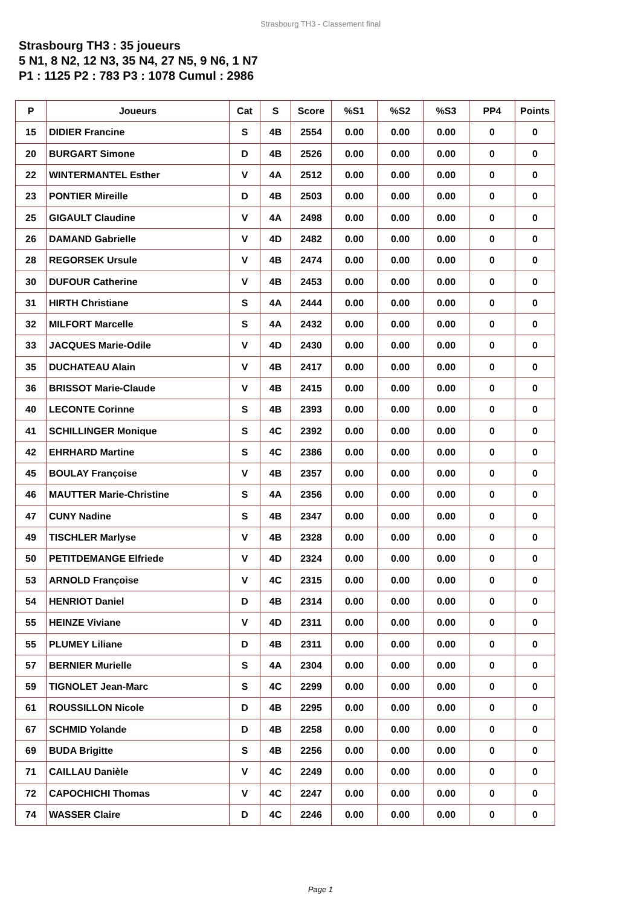Strasbourg TH3 - Classement final
Strasbourg TH3 : 35 joueurs
5 N1, 8 N2, 12 N3, 35 N4, 27 N5, 9 N6, 1 N7
P1 : 1125 P2 : 783 P3 : 1078 Cumul : 2986
| P | Joueurs | Cat | S | Score | %S1 | %S2 | %S3 | PP4 | Points |
| --- | --- | --- | --- | --- | --- | --- | --- | --- | --- |
| 15 | DIDIER Francine | S | 4B | 2554 | 0.00 | 0.00 | 0.00 | 0 | 0 |
| 20 | BURGART Simone | D | 4B | 2526 | 0.00 | 0.00 | 0.00 | 0 | 0 |
| 22 | WINTERMANTEL Esther | V | 4A | 2512 | 0.00 | 0.00 | 0.00 | 0 | 0 |
| 23 | PONTIER Mireille | D | 4B | 2503 | 0.00 | 0.00 | 0.00 | 0 | 0 |
| 25 | GIGAULT Claudine | V | 4A | 2498 | 0.00 | 0.00 | 0.00 | 0 | 0 |
| 26 | DAMAND Gabrielle | V | 4D | 2482 | 0.00 | 0.00 | 0.00 | 0 | 0 |
| 28 | REGORSEK Ursule | V | 4B | 2474 | 0.00 | 0.00 | 0.00 | 0 | 0 |
| 30 | DUFOUR Catherine | V | 4B | 2453 | 0.00 | 0.00 | 0.00 | 0 | 0 |
| 31 | HIRTH Christiane | S | 4A | 2444 | 0.00 | 0.00 | 0.00 | 0 | 0 |
| 32 | MILFORT Marcelle | S | 4A | 2432 | 0.00 | 0.00 | 0.00 | 0 | 0 |
| 33 | JACQUES Marie-Odile | V | 4D | 2430 | 0.00 | 0.00 | 0.00 | 0 | 0 |
| 35 | DUCHATEAU Alain | V | 4B | 2417 | 0.00 | 0.00 | 0.00 | 0 | 0 |
| 36 | BRISSOT Marie-Claude | V | 4B | 2415 | 0.00 | 0.00 | 0.00 | 0 | 0 |
| 40 | LECONTE Corinne | S | 4B | 2393 | 0.00 | 0.00 | 0.00 | 0 | 0 |
| 41 | SCHILLINGER Monique | S | 4C | 2392 | 0.00 | 0.00 | 0.00 | 0 | 0 |
| 42 | EHRHARD Martine | S | 4C | 2386 | 0.00 | 0.00 | 0.00 | 0 | 0 |
| 45 | BOULAY Françoise | V | 4B | 2357 | 0.00 | 0.00 | 0.00 | 0 | 0 |
| 46 | MAUTTER Marie-Christine | S | 4A | 2356 | 0.00 | 0.00 | 0.00 | 0 | 0 |
| 47 | CUNY Nadine | S | 4B | 2347 | 0.00 | 0.00 | 0.00 | 0 | 0 |
| 49 | TISCHLER Marlyse | V | 4B | 2328 | 0.00 | 0.00 | 0.00 | 0 | 0 |
| 50 | PETITDEMANGE Elfriede | V | 4D | 2324 | 0.00 | 0.00 | 0.00 | 0 | 0 |
| 53 | ARNOLD Françoise | V | 4C | 2315 | 0.00 | 0.00 | 0.00 | 0 | 0 |
| 54 | HENRIOT Daniel | D | 4B | 2314 | 0.00 | 0.00 | 0.00 | 0 | 0 |
| 55 | HEINZE Viviane | V | 4D | 2311 | 0.00 | 0.00 | 0.00 | 0 | 0 |
| 55 | PLUMEY Liliane | D | 4B | 2311 | 0.00 | 0.00 | 0.00 | 0 | 0 |
| 57 | BERNIER Murielle | S | 4A | 2304 | 0.00 | 0.00 | 0.00 | 0 | 0 |
| 59 | TIGNOLET Jean-Marc | S | 4C | 2299 | 0.00 | 0.00 | 0.00 | 0 | 0 |
| 61 | ROUSSILLON Nicole | D | 4B | 2295 | 0.00 | 0.00 | 0.00 | 0 | 0 |
| 67 | SCHMID Yolande | D | 4B | 2258 | 0.00 | 0.00 | 0.00 | 0 | 0 |
| 69 | BUDA Brigitte | S | 4B | 2256 | 0.00 | 0.00 | 0.00 | 0 | 0 |
| 71 | CAILLAU Danièle | V | 4C | 2249 | 0.00 | 0.00 | 0.00 | 0 | 0 |
| 72 | CAPOCHICHI Thomas | V | 4C | 2247 | 0.00 | 0.00 | 0.00 | 0 | 0 |
| 74 | WASSER Claire | D | 4C | 2246 | 0.00 | 0.00 | 0.00 | 0 | 0 |
Page 1